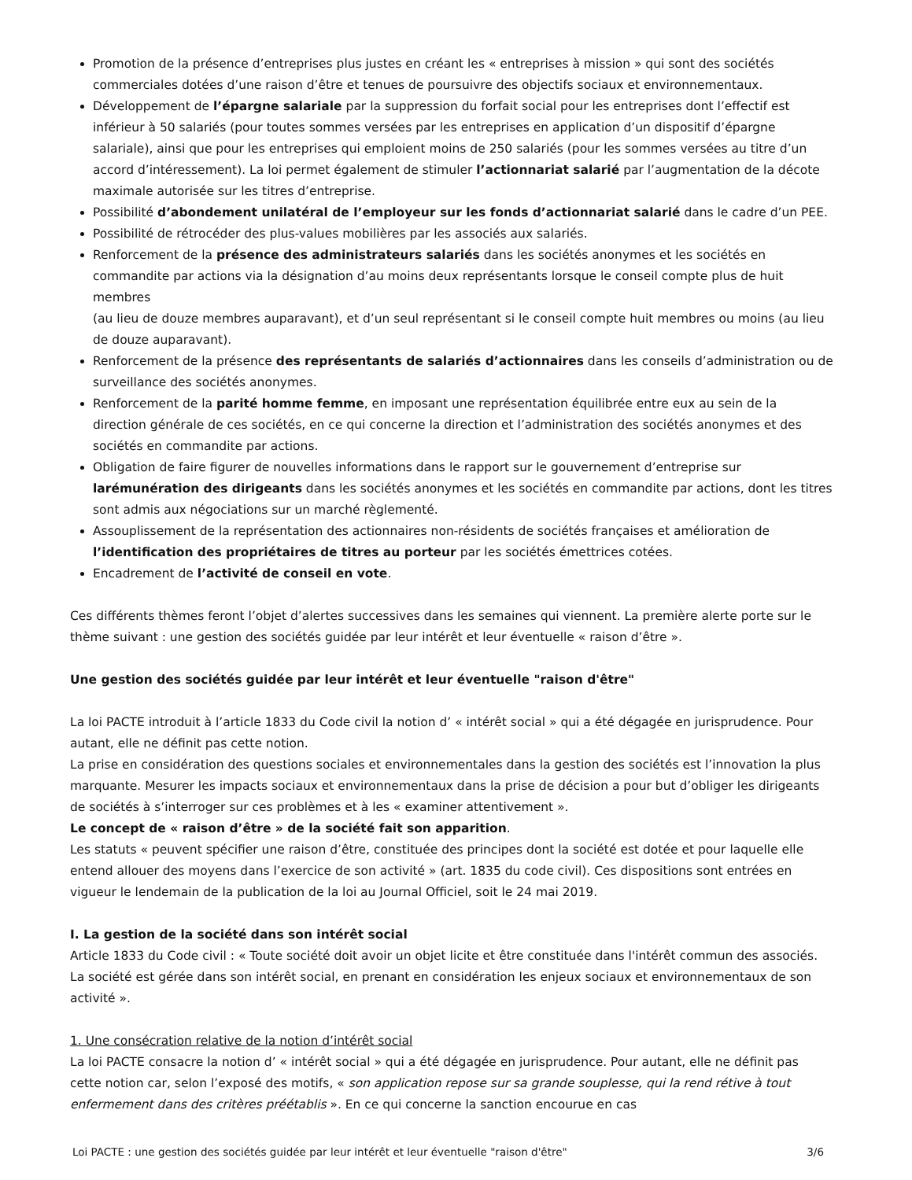Promotion de la présence d’entreprises plus justes en créant les « entreprises à mission » qui sont des sociétés commerciales dotées d’une raison d’être et tenues de poursuivre des objectifs sociaux et environnementaux.
Développement de l’épargne salariale par la suppression du forfait social pour les entreprises dont l’effectif est inférieur à 50 salariés (pour toutes sommes versées par les entreprises en application d’un dispositif d’épargne salariale), ainsi que pour les entreprises qui emploient moins de 250 salariés (pour les sommes versées au titre d’un accord d’intéressement). La loi permet également de stimuler l’actionnariat salarié par l’augmentation de la décote maximale autorisée sur les titres d’entreprise.
Possibilité d’abondement unilatéral de l’employeur sur les fonds d’actionnariat salarié dans le cadre d’un PEE.
Possibilité de rétrocéder des plus-values mobilières par les associés aux salariés.
Renforcement de la présence des administrateurs salariés dans les sociétés anonymes et les sociétés en commandite par actions via la désignation d’au moins deux représentants lorsque le conseil compte plus de huit membres
(au lieu de douze membres auparavant), et d’un seul représentant si le conseil compte huit membres ou moins (au lieu de douze auparavant).
Renforcement de la présence des représentants de salariés d’actionnaires dans les conseils d’administration ou de surveillance des sociétés anonymes.
Renforcement de la parité homme femme, en imposant une représentation équilibrée entre eux au sein de la direction générale de ces sociétés, en ce qui concerne la direction et l’administration des sociétés anonymes et des sociétés en commandite par actions.
Obligation de faire figurer de nouvelles informations dans le rapport sur le gouvernement d’entreprise sur larémunération des dirigeants dans les sociétés anonymes et les sociétés en commandite par actions, dont les titres sont admis aux négociations sur un marché règlementé.
Assouplissement de la représentation des actionnaires non-résidents de sociétés françaises et amélioration de l’identification des propriétaires de titres au porteur par les sociétés émettrices cotées.
Encadrement de l’activité de conseil en vote.
Ces différents thèmes feront l’objet d’alertes successives dans les semaines qui viennent. La première alerte porte sur le thème suivant : une gestion des sociétés guidée par leur intérêt et leur éventuelle « raison d’être ».
Une gestion des sociétés guidée par leur intérêt et leur éventuelle "raison d'être"
La loi PACTE introduit à l’article 1833 du Code civil la notion d’ « intérêt social » qui a été dégagée en jurisprudence. Pour autant, elle ne définit pas cette notion.
La prise en considération des questions sociales et environnementales dans la gestion des sociétés est l’innovation la plus marquante. Mesurer les impacts sociaux et environnementaux dans la prise de décision a pour but d’obliger les dirigeants de sociétés à s’interroger sur ces problèmes et à les « examiner attentivement ».
Le concept de « raison d’être » de la société fait son apparition.
Les statuts « peuvent spécifier une raison d’être, constituée des principes dont la société est dotée et pour laquelle elle entend allouer des moyens dans l’exercice de son activité » (art. 1835 du code civil). Ces dispositions sont entrées en vigueur le lendemain de la publication de la loi au Journal Officiel, soit le 24 mai 2019.
I. La gestion de la société dans son intérêt social
Article 1833 du Code civil : « Toute société doit avoir un objet licite et être constituée dans l'intérêt commun des associés. La société est gérée dans son intérêt social, en prenant en considération les enjeux sociaux et environnementaux de son activité ».
1. Une consécration relative de la notion d’intérêt social
La loi PACTE consacre la notion d’ « intérêt social » qui a été dégagée en jurisprudence. Pour autant, elle ne définit pas cette notion car, selon l’exposé des motifs, « son application repose sur sa grande souplesse, qui la rend rétive à tout enfermement dans des critères préétablis ». En ce qui concerne la sanction encourue en cas
Loi PACTE : une gestion des sociétés guidée par leur intérêt et leur éventuelle "raison d'être" 3/6